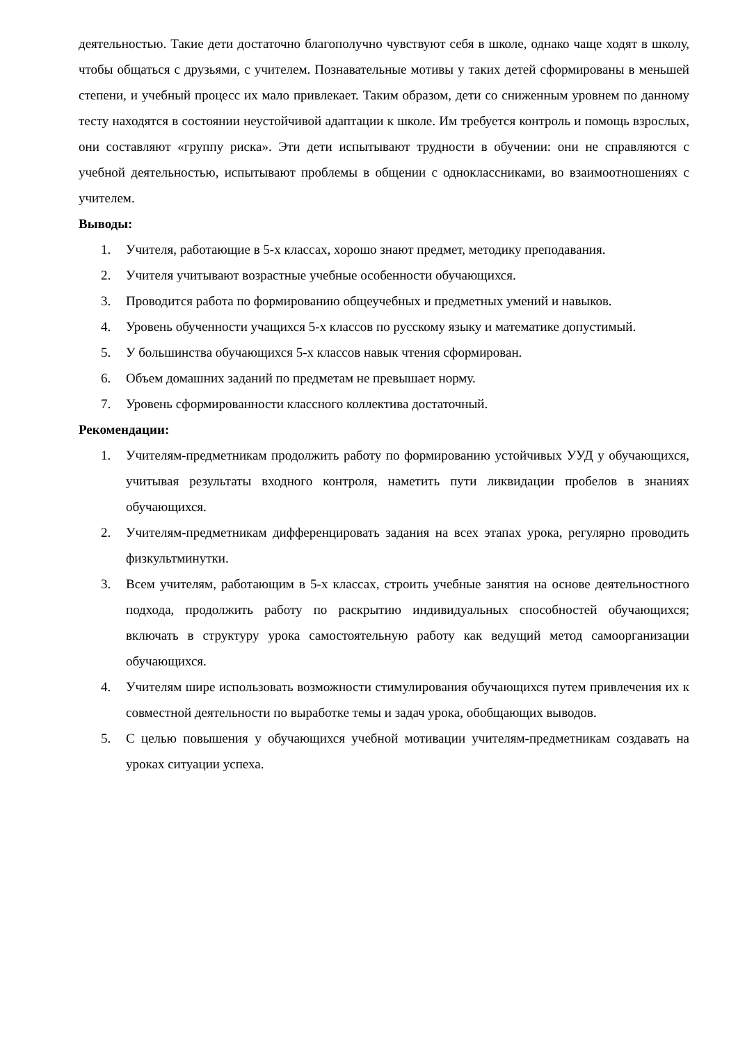деятельностью. Такие дети достаточно благополучно чувствуют себя в школе, однако чаще ходят в школу, чтобы общаться с друзьями, с учителем. Познавательные мотивы у таких детей сформированы в меньшей степени, и учебный процесс их мало привлекает. Таким образом, дети со сниженным уровнем по данному тесту находятся в состоянии неустойчивой адаптации к школе. Им требуется контроль и помощь взрослых, они составляют «группу риска». Эти дети испытывают трудности в обучении: они не справляются с учебной деятельностью, испытывают проблемы в общении с одноклассниками, во взаимоотношениях с учителем.
Выводы:
1. Учителя, работающие в 5-х классах, хорошо знают предмет, методику преподавания.
2. Учителя учитывают возрастные учебные особенности обучающихся.
3. Проводится работа по формированию общеучебных и предметных умений и навыков.
4. Уровень обученности учащихся 5-х классов по русскому языку и математике допустимый.
5. У большинства обучающихся 5-х классов навык чтения сформирован.
6. Объем домашних заданий по предметам не превышает норму.
7. Уровень сформированности классного коллектива достаточный.
Рекомендации:
1. Учителям-предметникам продолжить работу по формированию устойчивых УУД у обучающихся, учитывая результаты входного контроля, наметить пути ликвидации пробелов в знаниях обучающихся.
2. Учителям-предметникам дифференцировать задания на всех этапах урока, регулярно проводить физкультминутки.
3. Всем учителям, работающим в 5-х классах, строить учебные занятия на основе деятельностного подхода, продолжить работу по раскрытию индивидуальных способностей обучающихся; включать в структуру урока самостоятельную работу как ведущий метод самоорганизации обучающихся.
4. Учителям шире использовать возможности стимулирования обучающихся путем привлечения их к совместной деятельности по выработке темы и задач урока, обобщающих выводов.
5. С целью повышения у обучающихся учебной мотивации учителям-предметникам создавать на уроках ситуации успеха.